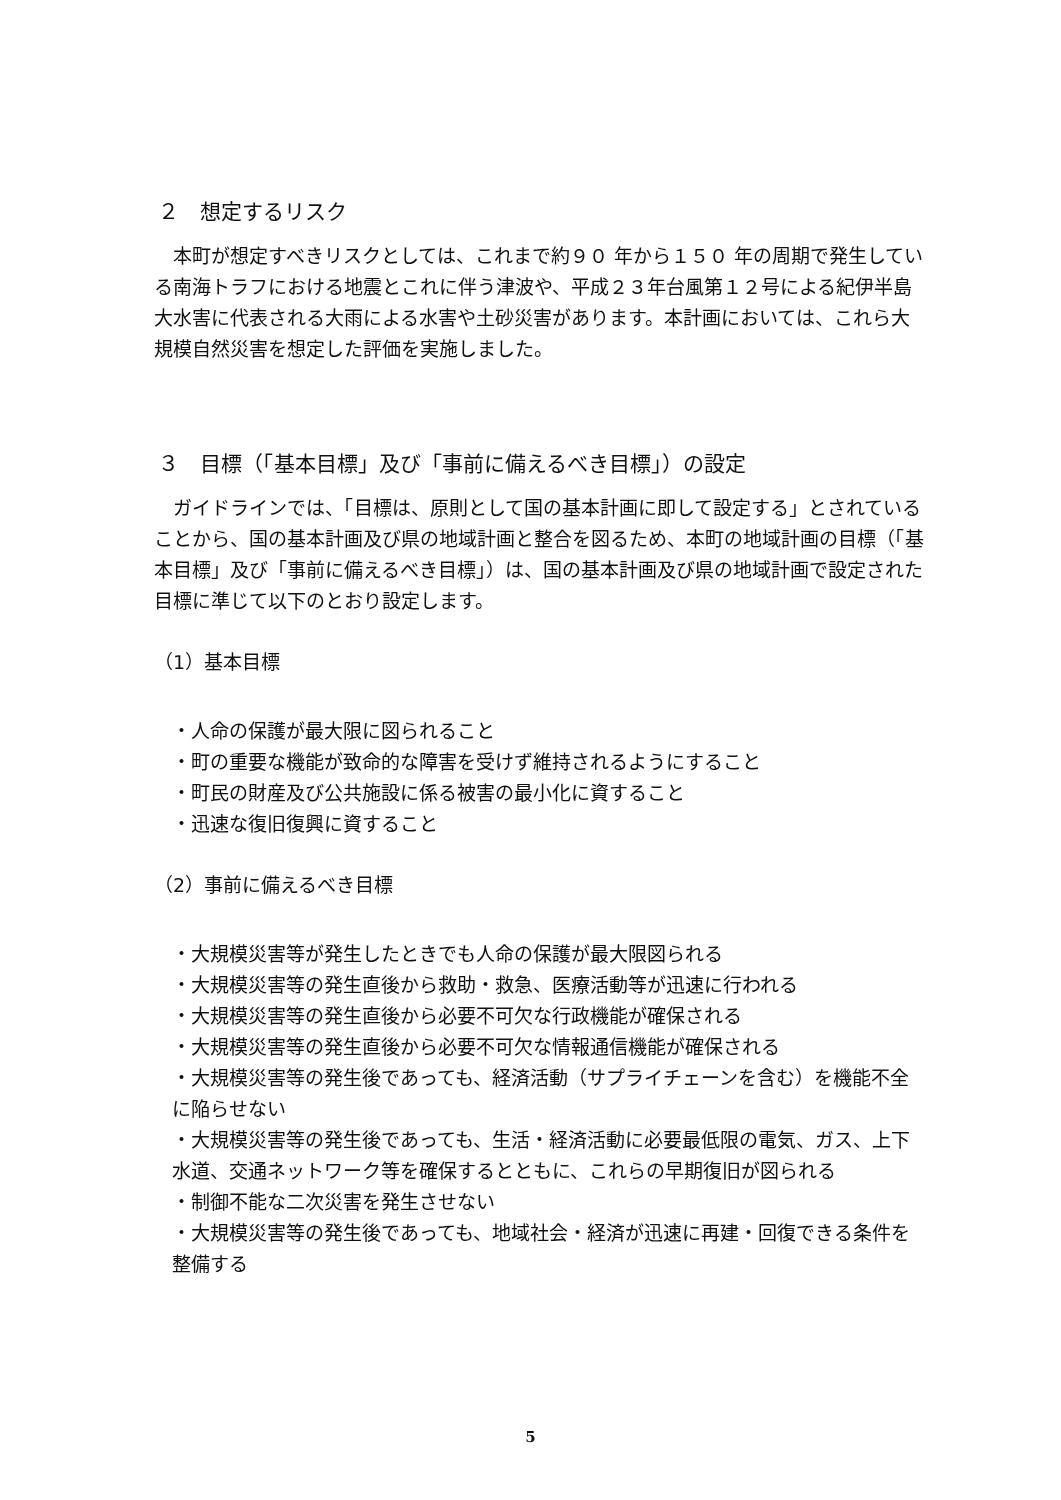２　想定するリスク
本町が想定すべきリスクとしては、これまで約９０ 年から１５０ 年の周期で発生している南海トラフにおける地震とこれに伴う津波や、平成２３年台風第１２号による紀伊半島大水害に代表される大雨による水害や土砂災害があります。本計画においては、これら大規模自然災害を想定した評価を実施しました。
３　目標（「基本目標」及び「事前に備えるべき目標」）の設定
ガイドラインでは、「目標は、原則として国の基本計画に即して設定する」とされていることから、国の基本計画及び県の地域計画と整合を図るため、本町の地域計画の目標（「基本目標」及び「事前に備えるべき目標」）は、国の基本計画及び県の地域計画で設定された目標に準じて以下のとおり設定します。
（1）基本目標
・人命の保護が最大限に図られること
・町の重要な機能が致命的な障害を受けず維持されるようにすること
・町民の財産及び公共施設に係る被害の最小化に資すること
・迅速な復旧復興に資すること
（2）事前に備えるべき目標
・大規模災害等が発生したときでも人命の保護が最大限図られる
・大規模災害等の発生直後から救助・救急、医療活動等が迅速に行われる
・大規模災害等の発生直後から必要不可欠な行政機能が確保される
・大規模災害等の発生直後から必要不可欠な情報通信機能が確保される
・大規模災害等の発生後であっても、経済活動（サプライチェーンを含む）を機能不全に陥らせない
・大規模災害等の発生後であっても、生活・経済活動に必要最低限の電気、ガス、上下水道、交通ネットワーク等を確保するとともに、これらの早期復旧が図られる
・制御不能な二次災害を発生させない
・大規模災害等の発生後であっても、地域社会・経済が迅速に再建・回復できる条件を整備する
5